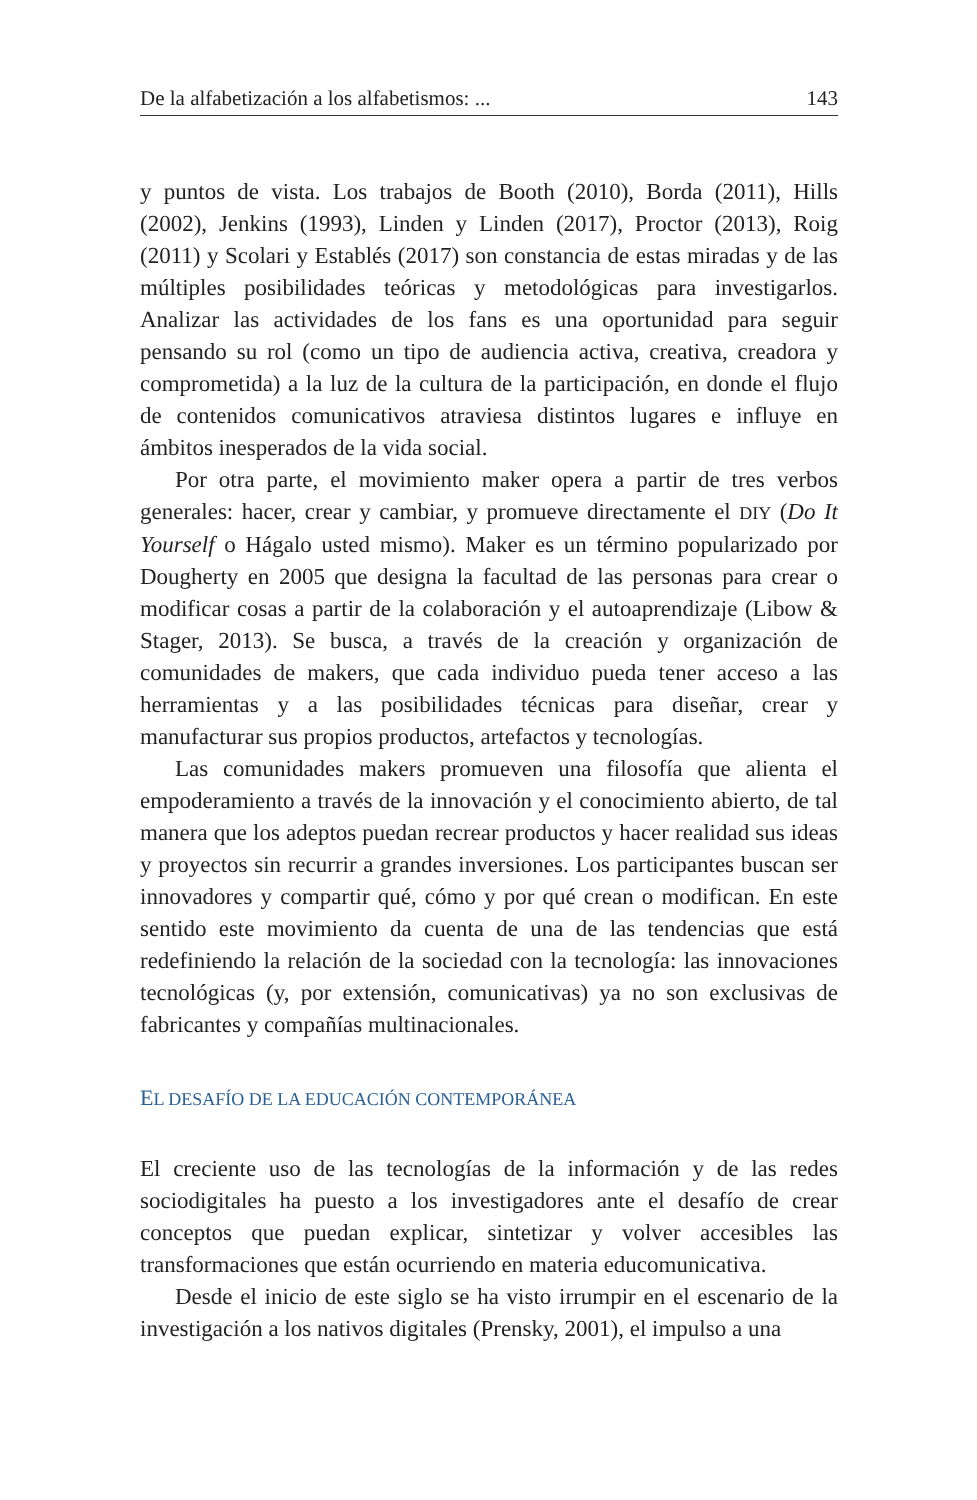De la alfabetización a los alfabetismos: ... 143
y puntos de vista. Los trabajos de Booth (2010), Borda (2011), Hills (2002), Jenkins (1993), Linden y Linden (2017), Proctor (2013), Roig (2011) y Scolari y Establés (2017) son constancia de estas miradas y de las múltiples posibilidades teóricas y metodológicas para investigarlos. Analizar las actividades de los fans es una oportunidad para seguir pensando su rol (como un tipo de audiencia activa, creativa, creadora y comprometida) a la luz de la cultura de la participación, en donde el flujo de contenidos comunicativos atraviesa distintos lugares e influye en ámbitos inesperados de la vida social.
Por otra parte, el movimiento maker opera a partir de tres verbos generales: hacer, crear y cambiar, y promueve directamente el DIY (Do It Yourself o Hágalo usted mismo). Maker es un término popularizado por Dougherty en 2005 que designa la facultad de las personas para crear o modificar cosas a partir de la colaboración y el autoaprendizaje (Libow & Stager, 2013). Se busca, a través de la creación y organización de comunidades de makers, que cada individuo pueda tener acceso a las herramientas y a las posibilidades técnicas para diseñar, crear y manufacturar sus propios productos, artefactos y tecnologías.
Las comunidades makers promueven una filosofía que alienta el empoderamiento a través de la innovación y el conocimiento abierto, de tal manera que los adeptos puedan recrear productos y hacer realidad sus ideas y proyectos sin recurrir a grandes inversiones. Los participantes buscan ser innovadores y compartir qué, cómo y por qué crean o modifican. En este sentido este movimiento da cuenta de una de las tendencias que está redefiniendo la relación de la sociedad con la tecnología: las innovaciones tecnológicas (y, por extensión, comunicativas) ya no son exclusivas de fabricantes y compañías multinacionales.
EL DESAFÍO DE LA EDUCACIÓN CONTEMPORÁNEA
El creciente uso de las tecnologías de la información y de las redes sociodigitales ha puesto a los investigadores ante el desafío de crear conceptos que puedan explicar, sintetizar y volver accesibles las transformaciones que están ocurriendo en materia educomunicativa.
Desde el inicio de este siglo se ha visto irrumpir en el escenario de la investigación a los nativos digitales (Prensky, 2001), el impulso a una